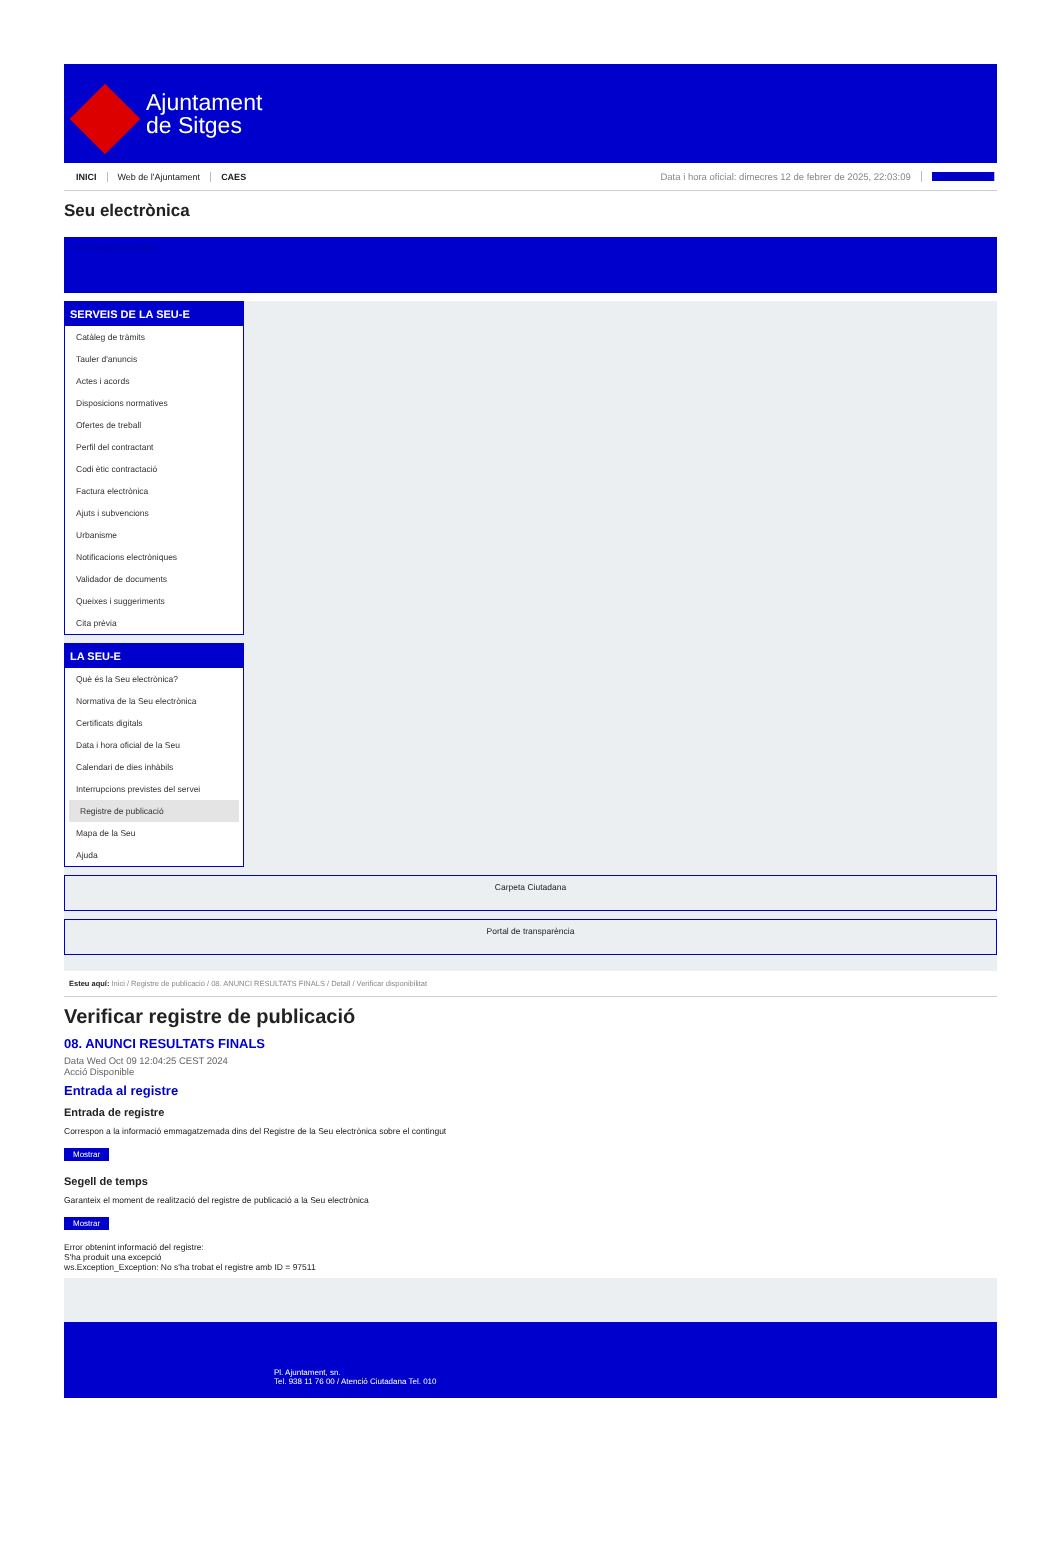Ajuntament
de Sitges
INICI Web de l'Ajuntament CAES Data i hora oficial: dimecres 12 de febrer de 2025, 22:03:09 Sincronitzar
Seu electrònica
Obtenir còpia autèntica
SERVEIS DE LA SEU-E
Catàleg de tràmits
Tauler d'anuncis
Actes i acords
Disposicions normatives
Ofertes de treball
Perfil del contractant
Codi ètic contractació
Factura electrònica
Ajuts i subvencions
Urbanisme
Notificacions electròniques
Validador de documents
Queixes i suggeriments
Cita prèvia
LA SEU-E
Què és la Seu electrònica?
Normativa de la Seu electrònica
Certificats digitals
Data i hora oficial de la Seu
Calendari de dies inhàbils
Interrupcions previstes del servei
Registre de publicació
Mapa de la Seu
Ajuda
Carpeta Ciutadana
Portal de transparència
Esteu aquí: Inici / Registre de publicació / 08. ANUNCI RESULTATS FINALS / Detall / Verificar disponibilitat
Verificar registre de publicació
08. ANUNCI RESULTATS FINALS
Data Wed Oct 09 12:04:25 CEST 2024
Acció Disponible
Entrada al registre
Entrada de registre
Correspon a la informació emmagatzemada dins del Registre de la Seu electrònica sobre el contingut
Mostrar
Segell de temps
Garanteix el moment de realització del registre de publicació a la Seu electrònica
Mostrar
Error obtenint informació del registre:
S'ha produit una excepció
ws.Exception_Exception: No s'ha trobat el registre amb ID = 97511
Pl. Ajuntament, sn.
Tel. 938 11 76 00 / Atenció Ciutadana Tel. 010